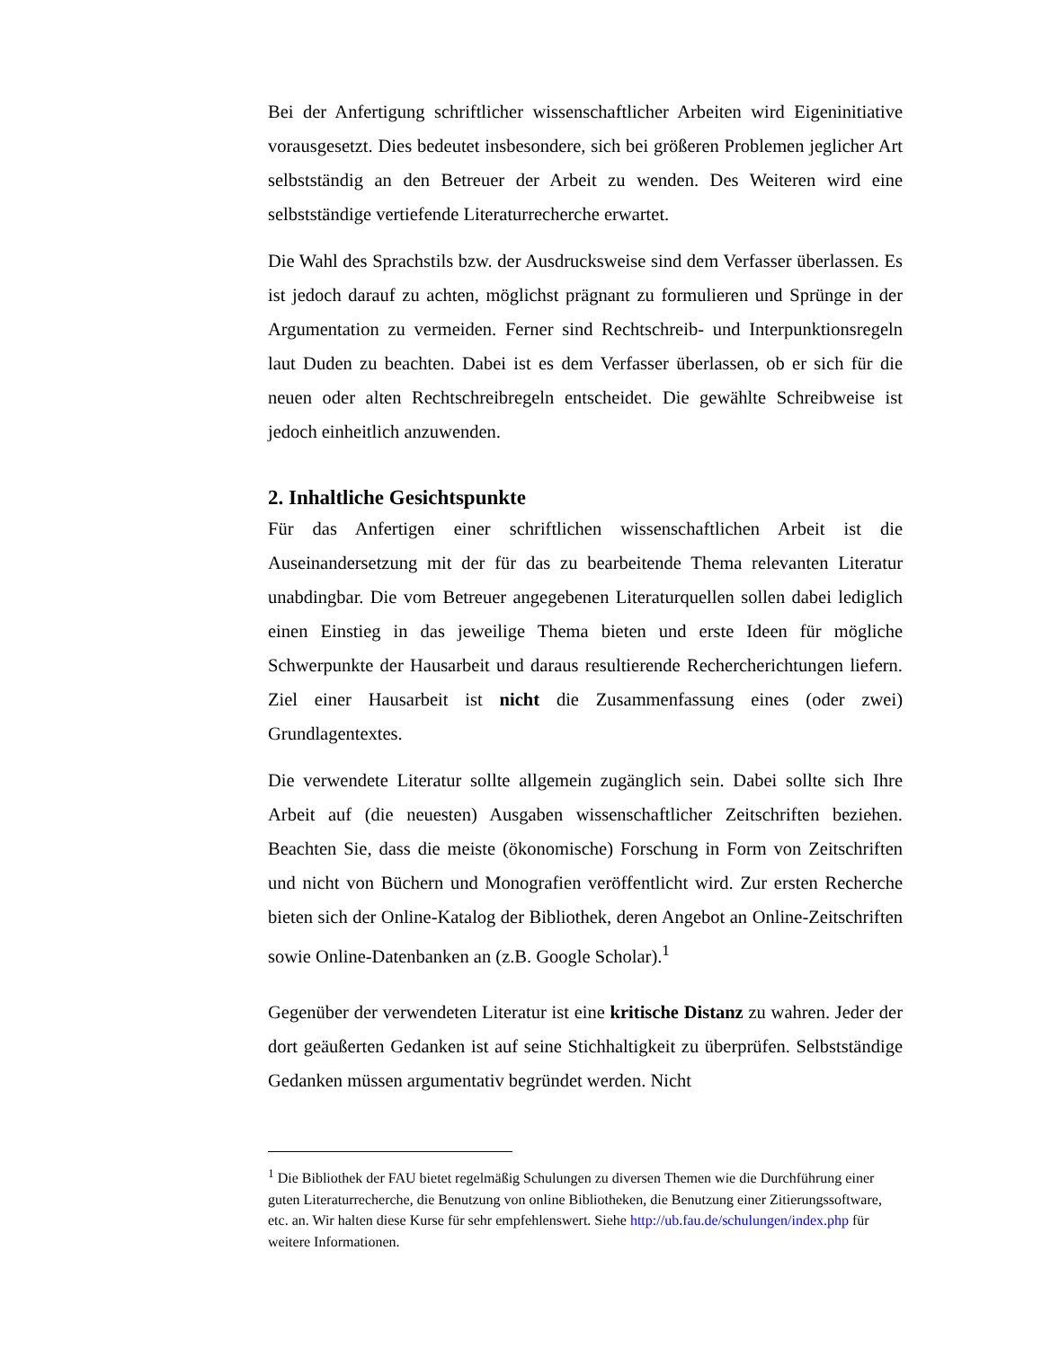Bei der Anfertigung schriftlicher wissenschaftlicher Arbeiten wird Eigeninitiative vorausgesetzt. Dies bedeutet insbesondere, sich bei größeren Problemen jeglicher Art selbstständig an den Betreuer der Arbeit zu wenden. Des Weiteren wird eine selbstständige vertiefende Literaturrecherche erwartet.
Die Wahl des Sprachstils bzw. der Ausdrucksweise sind dem Verfasser überlassen. Es ist jedoch darauf zu achten, möglichst prägnant zu formulieren und Sprünge in der Argumentation zu vermeiden. Ferner sind Rechtschreib- und Interpunktionsregeln laut Duden zu beachten. Dabei ist es dem Verfasser überlassen, ob er sich für die neuen oder alten Rechtschreibregeln entscheidet. Die gewählte Schreibweise ist jedoch einheitlich anzuwenden.
2. Inhaltliche Gesichtspunkte
Für das Anfertigen einer schriftlichen wissenschaftlichen Arbeit ist die Auseinandersetzung mit der für das zu bearbeitende Thema relevanten Literatur unabdingbar. Die vom Betreuer angegebenen Literaturquellen sollen dabei lediglich einen Einstieg in das jeweilige Thema bieten und erste Ideen für mögliche Schwerpunkte der Hausarbeit und daraus resultierende Rechercherichtungen liefern. Ziel einer Hausarbeit ist nicht die Zusammenfassung eines (oder zwei) Grundlagentextes.
Die verwendete Literatur sollte allgemein zugänglich sein. Dabei sollte sich Ihre Arbeit auf (die neuesten) Ausgaben wissenschaftlicher Zeitschriften beziehen. Beachten Sie, dass die meiste (ökonomische) Forschung in Form von Zeitschriften und nicht von Büchern und Monografien veröffentlicht wird. Zur ersten Recherche bieten sich der Online-Katalog der Bibliothek, deren Angebot an Online-Zeitschriften sowie Online-Datenbanken an (z.B. Google Scholar).<sup>1</sup>
Gegenüber der verwendeten Literatur ist eine kritische Distanz zu wahren. Jeder der dort geäußerten Gedanken ist auf seine Stichhaltigkeit zu überprüfen. Selbstständige Gedanken müssen argumentativ begründet werden. Nicht
<sup>1</sup> Die Bibliothek der FAU bietet regelmäßig Schulungen zu diversen Themen wie die Durchführung einer guten Literaturrecherche, die Benutzung von online Bibliotheken, die Benutzung einer Zitierungssoftware, etc. an. Wir halten diese Kurse für sehr empfehlenswert. Siehe http://ub.fau.de/schulungen/index.php für weitere Informationen.